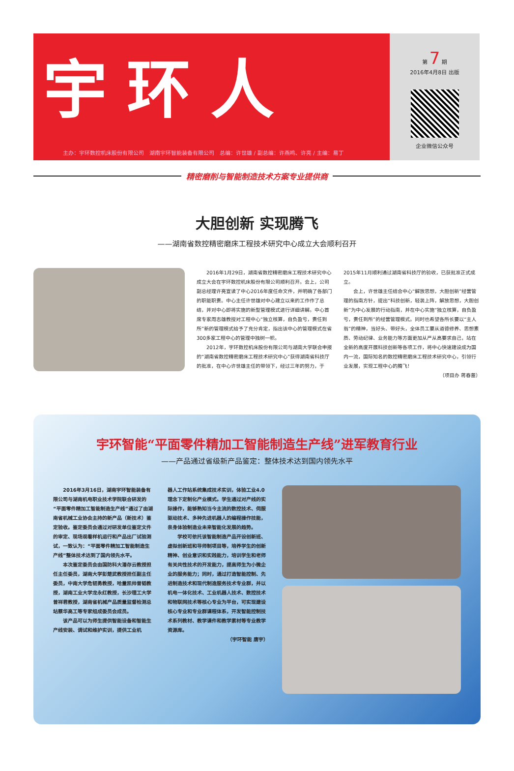宇环人
主办：宇环数控机床股份有限公司　湖南宇环智能装备有限公司　总编：许世雄 / 副总编：许燕鸣、许亮 / 主编：易丁
第 7 期
2016年4月8日 出版
企业微信公众号
精密磨削与智能制造技术方案专业提供商
大胆创新 实现腾飞
——湖南省数控精密磨床工程技术研究中心成立大会顺利召开
2016年1月29日，湖南省数控精密磨床工程技术研究中心成立大会在宇环数控机床股份有限公司顺利召开。会上，公司副总经理许亮宣读了中心2016年度任命文件，并明确了各部门的职能职责。中心主任许世雄对中心建立以来的工作作了总结，并对中心即将实施的新型管理模式进行详细讲解。中心首席专家周志雄教授对工程中心“独立核算，自负盈亏，责任到所”新的管理模式给予了充分肯定，指出该中心的管理模式在省300多家工程中心的管理中独树一帜。
2012年，宇环数控机床股份有限公司与湖南大学联合申报的“湖南省数控精密磨床工程技术研究中心”获得湖南省科技厅的批准，在中心许世雄主任的带领下，经过三年的努力，于2015年11月顺利通过湖南省科技厅的验收，已获批准正式成立。
会上，许世雄主任结合中心“解放思想，大胆创新”经营管理的指南方针，提出“科技创新，轻装上阵，解放思想，大胆创新”为中心发展的行动指南，并在中心实施“独立核算，自负盈亏，责任到所”的经营管理模式。同时也希望各所长要以“主人翁”的精神，当好头、带好头，全体员工要从道德修养、思想素质、劳动纪律、业务能力等方面更加从严从高要求自己，站在全新的高度开展科技创新等各项工作，将中心快速建设成为国内一流，国际知名的数控精密磨床工程技术研究中心，引领行业发展，实现工程中心的腾飞！
（项目办 蒋春蕾）
宇环智能“平面零件精加工智能制造生产线”进军教育行业
——产品通过省级新产品鉴定：整体技术达到国内领先水平
2016年3月16日，湖南宇环智能装备有限公司与湖南机电职业技术学院联合研发的“平面零件精加工智能制造生产线”通过了由湖南省机械工业协会主持的新产品（新技术）鉴定验收。鉴定委员会通过对研发单位鉴定文件的审定、现场观看样机运行和产品出厂试验测试，一致认为：“平面零件精加工智能制造生产线”整体技术达到了国内领先水平。
本次鉴定委员会由国防科大潘存云教授担任主任委员，湖南大学彭楚武教授担任副主任委员，中南大学危韧勇教授，哈量凯帅曾韬教授，湖南工业大学龙永红教授，长沙理工大学曾祥君教授，湖南省机械产品质量监督检测总站蔡华高工等专家组成委员会成员。
该产品可以为师生提供智能设备和智能生产线安装、调试和维护实训，提供工业机
器人工作站系统集成技术实训，体验工业4.0理念下定制化产业模式。学生通过对产线的实际操作，能够熟知当今主流的数控技术、伺服驱动技术、多种先进机器人的编程操作技能，亲身体验制造业未来智能化发展的趋势。
学校可依托该智能制造产品开设创新班、虚拟创新班和导师制项目等，培养学生的创新精神、创业意识和实践能力，培训学生和老师有关共性技术的开发能力，提高师生为小微企业的服务能力；同时，通过打造智能控制、先进制造技术和现代制造服务技术专业群，并以机电一体化技术、工业机器人技术、数控技术和物联网技术等核心专业为平台，可实现建设核心专业和专业群课程体系，开发智能控制技术系列教材、教学课件和教学素材等专业教学资源库。
（宇环智能 唐宇）